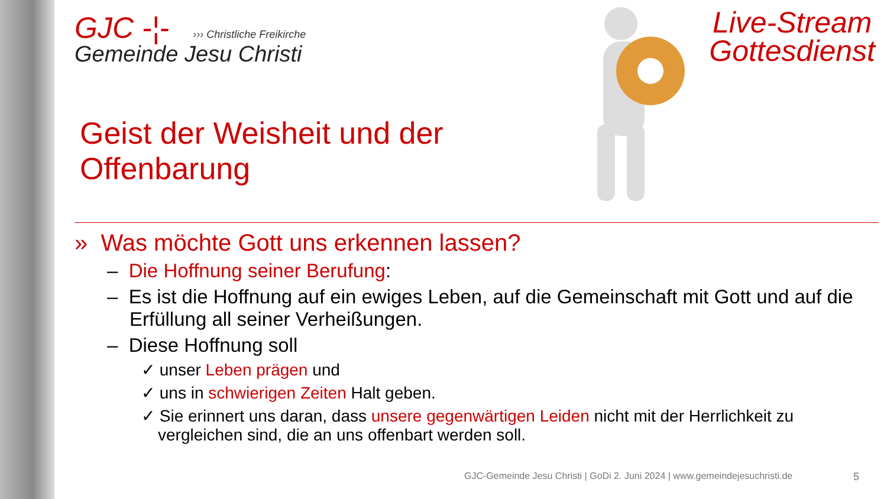GJC -¦-
››› Christliche Freikirche
Gemeinde Jesu Christi
Live-Stream
Gottesdienst
Geist der Weisheit und der
Offenbarung
» Was möchte Gott uns erkennen lassen?
– Die Hoffnung seiner Berufung:
– Es ist die Hoffnung auf ein ewiges Leben, auf die Gemeinschaft mit Gott und auf die Erfüllung all seiner Verheißungen.
– Diese Hoffnung soll
✓ unser Leben prägen und
✓ uns in schwierigen Zeiten Halt geben.
✓ Sie erinnert uns daran, dass unsere gegenwärtigen Leiden nicht mit der Herrlichkeit zu vergleichen sind, die an uns offenbart werden soll.
GJC-Gemeinde Jesu Christi | GoDi 2. Juni 2024 | www.gemeindejesuchristi.de
5